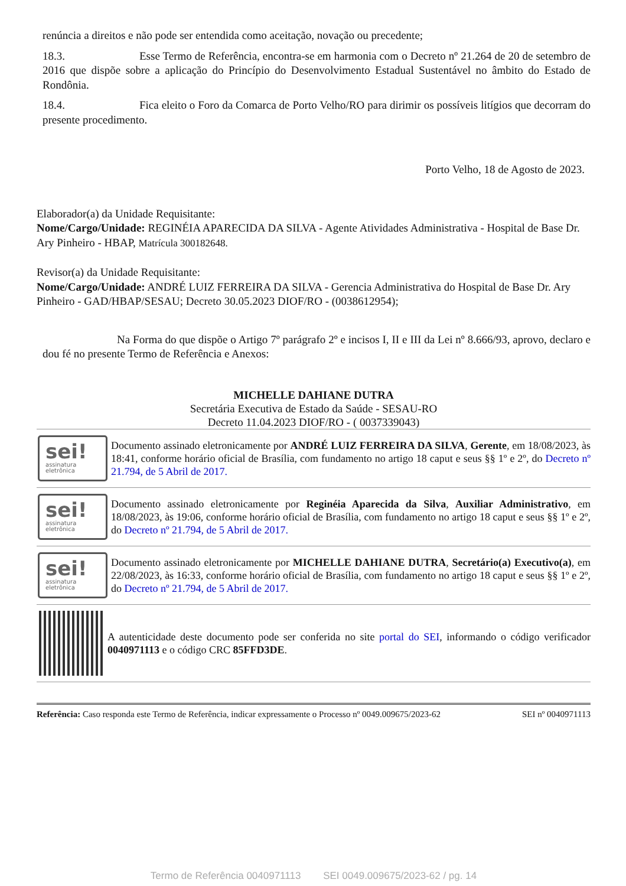renúncia a direitos e não pode ser entendida como aceitação, novação ou precedente;
18.3. Esse Termo de Referência, encontra-se em harmonia com o Decreto nº 21.264 de 20 de setembro de 2016 que dispõe sobre a aplicação do Princípio do Desenvolvimento Estadual Sustentável no âmbito do Estado de Rondônia.
18.4. Fica eleito o Foro da Comarca de Porto Velho/RO para dirimir os possíveis litígios que decorram do presente procedimento.
Porto Velho, 18 de Agosto de 2023.
Elaborador(a) da Unidade Requisitante:
Nome/Cargo/Unidade: REGINÉIA APARECIDA DA SILVA - Agente Atividades Administrativa - Hospital de Base Dr. Ary Pinheiro - HBAP, Matrícula 300182648.
Revisor(a) da Unidade Requisitante:
Nome/Cargo/Unidade: ANDRÉ LUIZ FERREIRA DA SILVA - Gerencia Administrativa do Hospital de Base Dr. Ary Pinheiro - GAD/HBAP/SESAU; Decreto 30.05.2023 DIOF/RO - (0038612954);
Na Forma do que dispõe o Artigo 7º parágrafo 2º e incisos I, II e III da Lei nº 8.666/93, aprovo, declaro e dou fé no presente Termo de Referência e Anexos:
MICHELLE DAHIANE DUTRA
Secretária Executiva de Estado da Saúde - SESAU-RO
Decreto 11.04.2023 DIOF/RO - ( 0037339043)
sei!
assinatura
eletrônica
Documento assinado eletronicamente por ANDRÉ LUIZ FERREIRA DA SILVA, Gerente, em 18/08/2023, às 18:41, conforme horário oficial de Brasília, com fundamento no artigo 18 caput e seus §§ 1º e 2º, do Decreto nº 21.794, de 5 Abril de 2017.
sei!
assinatura
eletrônica
Documento assinado eletronicamente por Reginéia Aparecida da Silva, Auxiliar Administrativo, em 18/08/2023, às 19:06, conforme horário oficial de Brasília, com fundamento no artigo 18 caput e seus §§ 1º e 2º, do Decreto nº 21.794, de 5 Abril de 2017.
sei!
assinatura
eletrônica
Documento assinado eletronicamente por MICHELLE DAHIANE DUTRA, Secretário(a) Executivo(a), em 22/08/2023, às 16:33, conforme horário oficial de Brasília, com fundamento no artigo 18 caput e seus §§ 1º e 2º, do Decreto nº 21.794, de 5 Abril de 2017.
A autenticidade deste documento pode ser conferida no site portal do SEI, informando o código verificador 0040971113 e o código CRC 85FFD3DE.
Referência: Caso responda este Termo de Referência, indicar expressamente o Processo nº 0049.009675/2023-62 SEI nº 0040971113
Termo de Referência 0040971113 SEI 0049.009675/2023-62 / pg. 14